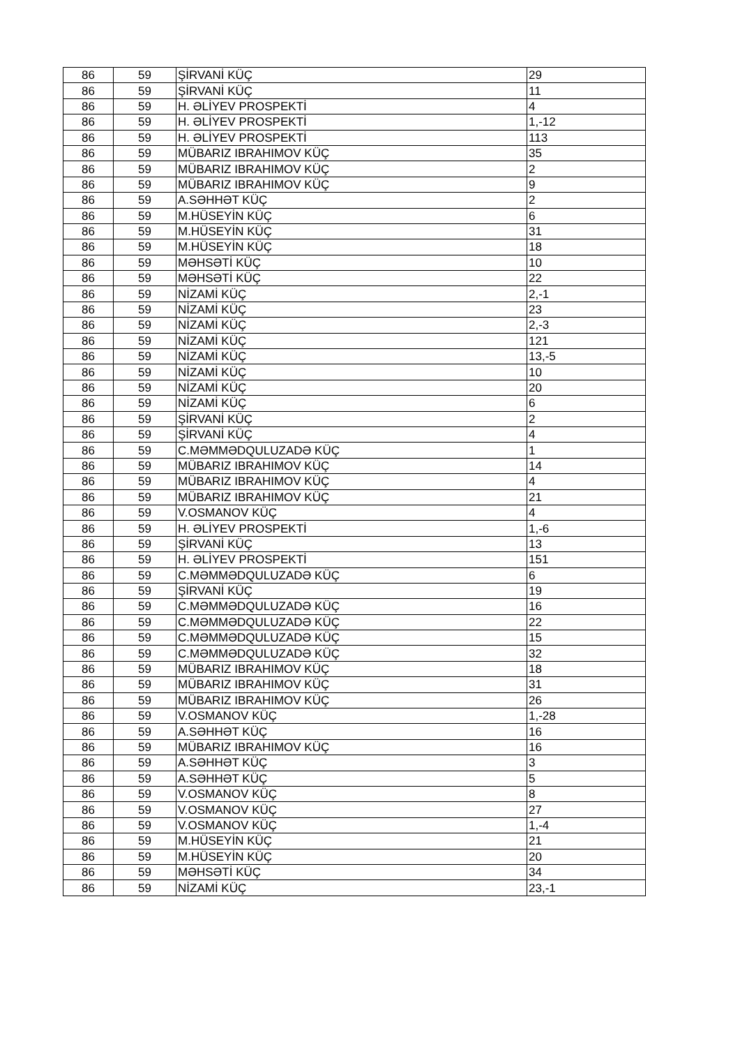| 86 | 59 | ŞİRVANİ KÜÇ | 29 |
| 86 | 59 | ŞİRVANİ KÜÇ | 11 |
| 86 | 59 | H. ƏLİYEV PROSPEKTİ | 4 |
| 86 | 59 | H. ƏLİYEV PROSPEKTİ | 1,-12 |
| 86 | 59 | H. ƏLİYEV PROSPEKTİ | 113 |
| 86 | 59 | MÜBARIZ IBRAHIMOV KÜÇ | 35 |
| 86 | 59 | MÜBARIZ IBRAHIMOV KÜÇ | 2 |
| 86 | 59 | MÜBARIZ IBRAHIMOV KÜÇ | 9 |
| 86 | 59 | A.SƏHHƏT KÜÇ | 2 |
| 86 | 59 | M.HÜSEYİN KÜÇ | 6 |
| 86 | 59 | M.HÜSEYİN KÜÇ | 31 |
| 86 | 59 | M.HÜSEYİN KÜÇ | 18 |
| 86 | 59 | MƏHSƏTİ KÜÇ | 10 |
| 86 | 59 | MƏHSƏTİ KÜÇ | 22 |
| 86 | 59 | NİZAMİ KÜÇ | 2,-1 |
| 86 | 59 | NİZAMİ KÜÇ | 23 |
| 86 | 59 | NİZAMİ KÜÇ | 2,-3 |
| 86 | 59 | NİZAMİ KÜÇ | 121 |
| 86 | 59 | NİZAMİ KÜÇ | 13,-5 |
| 86 | 59 | NİZAMİ KÜÇ | 10 |
| 86 | 59 | NİZAMİ KÜÇ | 20 |
| 86 | 59 | NİZAMİ KÜÇ | 6 |
| 86 | 59 | ŞİRVANİ KÜÇ | 2 |
| 86 | 59 | ŞİRVANİ KÜÇ | 4 |
| 86 | 59 | C.MƏMMƏDQULUZADƏ KÜÇ | 1 |
| 86 | 59 | MÜBARIZ IBRAHIMOV KÜÇ | 14 |
| 86 | 59 | MÜBARIZ IBRAHIMOV KÜÇ | 4 |
| 86 | 59 | MÜBARIZ IBRAHIMOV KÜÇ | 21 |
| 86 | 59 | V.OSMANOV KÜÇ | 4 |
| 86 | 59 | H. ƏLİYEV PROSPEKTİ | 1,-6 |
| 86 | 59 | ŞİRVANİ KÜÇ | 13 |
| 86 | 59 | H. ƏLİYEV PROSPEKTİ | 151 |
| 86 | 59 | C.MƏMMƏDQULUZADƏ KÜÇ | 6 |
| 86 | 59 | ŞİRVANİ KÜÇ | 19 |
| 86 | 59 | C.MƏMMƏDQULUZADƏ KÜÇ | 16 |
| 86 | 59 | C.MƏMMƏDQULUZADƏ KÜÇ | 22 |
| 86 | 59 | C.MƏMMƏDQULUZADƏ KÜÇ | 15 |
| 86 | 59 | C.MƏMMƏDQULUZADƏ KÜÇ | 32 |
| 86 | 59 | MÜBARIZ IBRAHIMOV KÜÇ | 18 |
| 86 | 59 | MÜBARIZ IBRAHIMOV KÜÇ | 31 |
| 86 | 59 | MÜBARIZ IBRAHIMOV KÜÇ | 26 |
| 86 | 59 | V.OSMANOV KÜÇ | 1,-28 |
| 86 | 59 | A.SƏHHƏT KÜÇ | 16 |
| 86 | 59 | MÜBARIZ IBRAHIMOV KÜÇ | 16 |
| 86 | 59 | A.SƏHHƏT KÜÇ | 3 |
| 86 | 59 | A.SƏHHƏT KÜÇ | 5 |
| 86 | 59 | V.OSMANOV KÜÇ | 8 |
| 86 | 59 | V.OSMANOV KÜÇ | 27 |
| 86 | 59 | V.OSMANOV KÜÇ | 1,-4 |
| 86 | 59 | M.HÜSEYİN KÜÇ | 21 |
| 86 | 59 | M.HÜSEYİN KÜÇ | 20 |
| 86 | 59 | MƏHSƏTİ KÜÇ | 34 |
| 86 | 59 | NİZAMİ KÜÇ | 23,-1 |